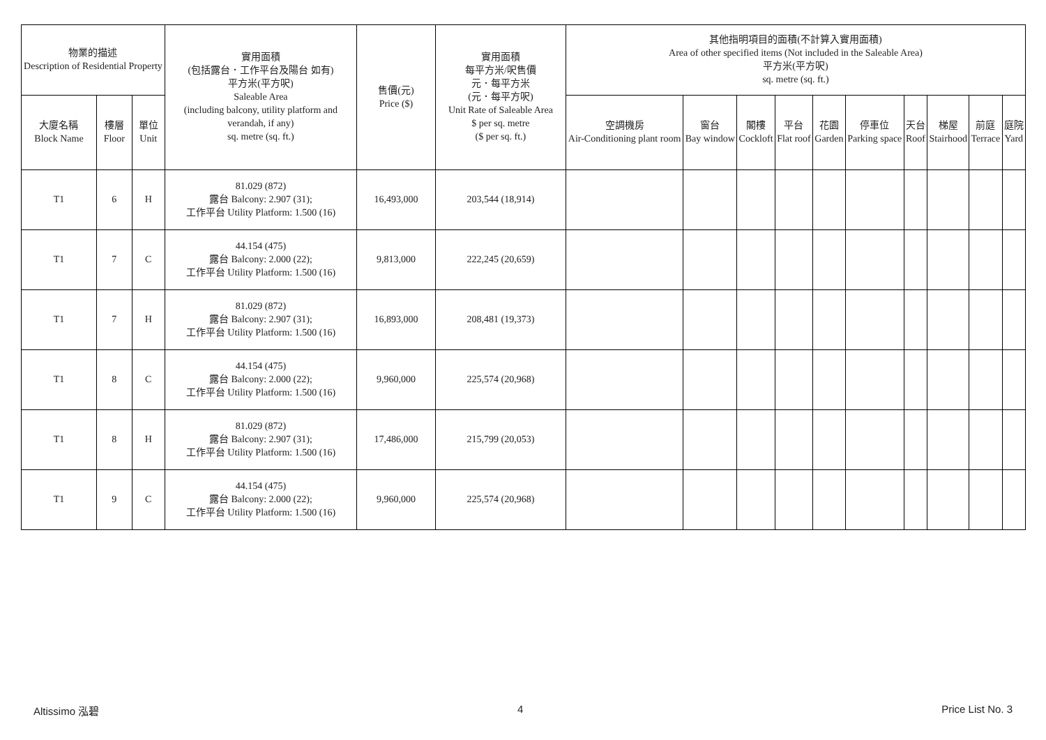| 物業的描述 Description of Residential Property | | | 實用面積 (包括露台．工作平台及陽台 如有) 平方米(平方呎) Saleable Area (including balcony, utility platform and verandah, if any) sq. metre (sq. ft.) | 售價(元) Price ($) | 實用面積 每平方米/呎售價 元．每平方米 (元．每平方呎) Unit Rate of Saleable Area $ per sq. metre ($ per sq. ft.) | 其他指明項目的面積(不計算入實用面積) Area of other specified items (Not included in the Saleable Area) 平方米(平方呎) sq. metre (sq. ft.) | | | | | | | | | |
| --- | --- | --- | --- | --- | --- | --- | --- | --- | --- | --- | --- | --- | --- | --- | --- |
| 大廈名稱 Block Name | 樓層 Floor | 單位 Unit | | | | 空調機房 Air-Conditioning plant room | 窗台 Bay window | 閣樓 Cockloft | 平台 Flat roof | 花園 Garden | 停車位 Parking space | 天台 Roof | 梯屋 Stairhood | 前庭 Terrace | 庭院 Yard |
| T1 | 6 | H | 81.029 (872) 露台 Balcony: 2.907 (31); 工作平台 Utility Platform: 1.500 (16) | 16,493,000 | 203,544 (18,914) | | | | | | | | | | |
| T1 | 7 | C | 44.154 (475) 露台 Balcony: 2.000 (22); 工作平台 Utility Platform: 1.500 (16) | 9,813,000 | 222,245 (20,659) | | | | | | | | | | |
| T1 | 7 | H | 81.029 (872) 露台 Balcony: 2.907 (31); 工作平台 Utility Platform: 1.500 (16) | 16,893,000 | 208,481 (19,373) | | | | | | | | | | |
| T1 | 8 | C | 44.154 (475) 露台 Balcony: 2.000 (22); 工作平台 Utility Platform: 1.500 (16) | 9,960,000 | 225,574 (20,968) | | | | | | | | | | |
| T1 | 8 | H | 81.029 (872) 露台 Balcony: 2.907 (31); 工作平台 Utility Platform: 1.500 (16) | 17,486,000 | 215,799 (20,053) | | | | | | | | | | |
| T1 | 9 | C | 44.154 (475) 露台 Balcony: 2.000 (22); 工作平台 Utility Platform: 1.500 (16) | 9,960,000 | 225,574 (20,968) | | | | | | | | | | |
Altissimo 泓碧 4 Price List No. 3